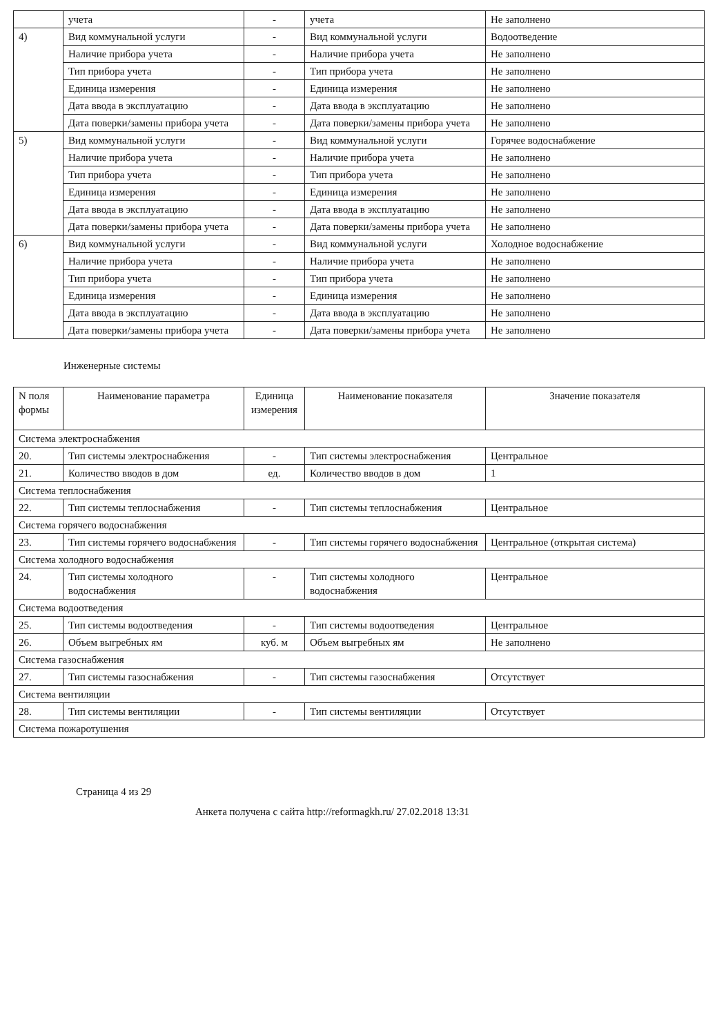| | учета | - | учета | Не заполнено |
| 4) | Вид коммунальной услуги | - | Вид коммунальной услуги | Водоотведение |
| | Наличие прибора учета | - | Наличие прибора учета | Не заполнено |
| | Тип прибора учета | - | Тип прибора учета | Не заполнено |
| | Единица измерения | - | Единица измерения | Не заполнено |
| | Дата ввода в эксплуатацию | - | Дата ввода в эксплуатацию | Не заполнено |
| | Дата поверки/замены прибора учета | - | Дата поверки/замены прибора учета | Не заполнено |
| 5) | Вид коммунальной услуги | - | Вид коммунальной услуги | Горячее водоснабжение |
| | Наличие прибора учета | - | Наличие прибора учета | Не заполнено |
| | Тип прибора учета | - | Тип прибора учета | Не заполнено |
| | Единица измерения | - | Единица измерения | Не заполнено |
| | Дата ввода в эксплуатацию | - | Дата ввода в эксплуатацию | Не заполнено |
| | Дата поверки/замены прибора учета | - | Дата поверки/замены прибора учета | Не заполнено |
| 6) | Вид коммунальной услуги | - | Вид коммунальной услуги | Холодное водоснабжение |
| | Наличие прибора учета | - | Наличие прибора учета | Не заполнено |
| | Тип прибора учета | - | Тип прибора учета | Не заполнено |
| | Единица измерения | - | Единица измерения | Не заполнено |
| | Дата ввода в эксплуатацию | - | Дата ввода в эксплуатацию | Не заполнено |
| | Дата поверки/замены прибора учета | - | Дата поверки/замены прибора учета | Не заполнено |
Инженерные системы
| N поля формы | Наименование параметра | Единица измерения | Наименование показателя | Значение показателя |
| --- | --- | --- | --- | --- |
| Система электроснабжения | | | | |
| 20. | Тип системы электроснабжения | - | Тип системы электроснабжения | Центральное |
| 21. | Количество вводов в дом | ед. | Количество вводов в дом | 1 |
| Система теплоснабжения | | | | |
| 22. | Тип системы теплоснабжения | - | Тип системы теплоснабжения | Центральное |
| Система горячего водоснабжения | | | | |
| 23. | Тип системы горячего водоснабжения | - | Тип системы горячего водоснабжения | Центральное (открытая система) |
| Система холодного водоснабжения | | | | |
| 24. | Тип системы холодного водоснабжения | - | Тип системы холодного водоснабжения | Центральное |
| Система водоотведения | | | | |
| 25. | Тип системы водоотведения | - | Тип системы водоотведения | Центральное |
| 26. | Объем выгребных ям | куб. м | Объем выгребных ям | Не заполнено |
| Система газоснабжения | | | | |
| 27. | Тип системы газоснабжения | - | Тип системы газоснабжения | Отсутствует |
| Система вентиляции | | | | |
| 28. | Тип системы вентиляции | - | Тип системы вентиляции | Отсутствует |
| Система пожаротушения | | | | |
Страница 4 из 29
Анкета получена с сайта http://reformagkh.ru/ 27.02.2018 13:31